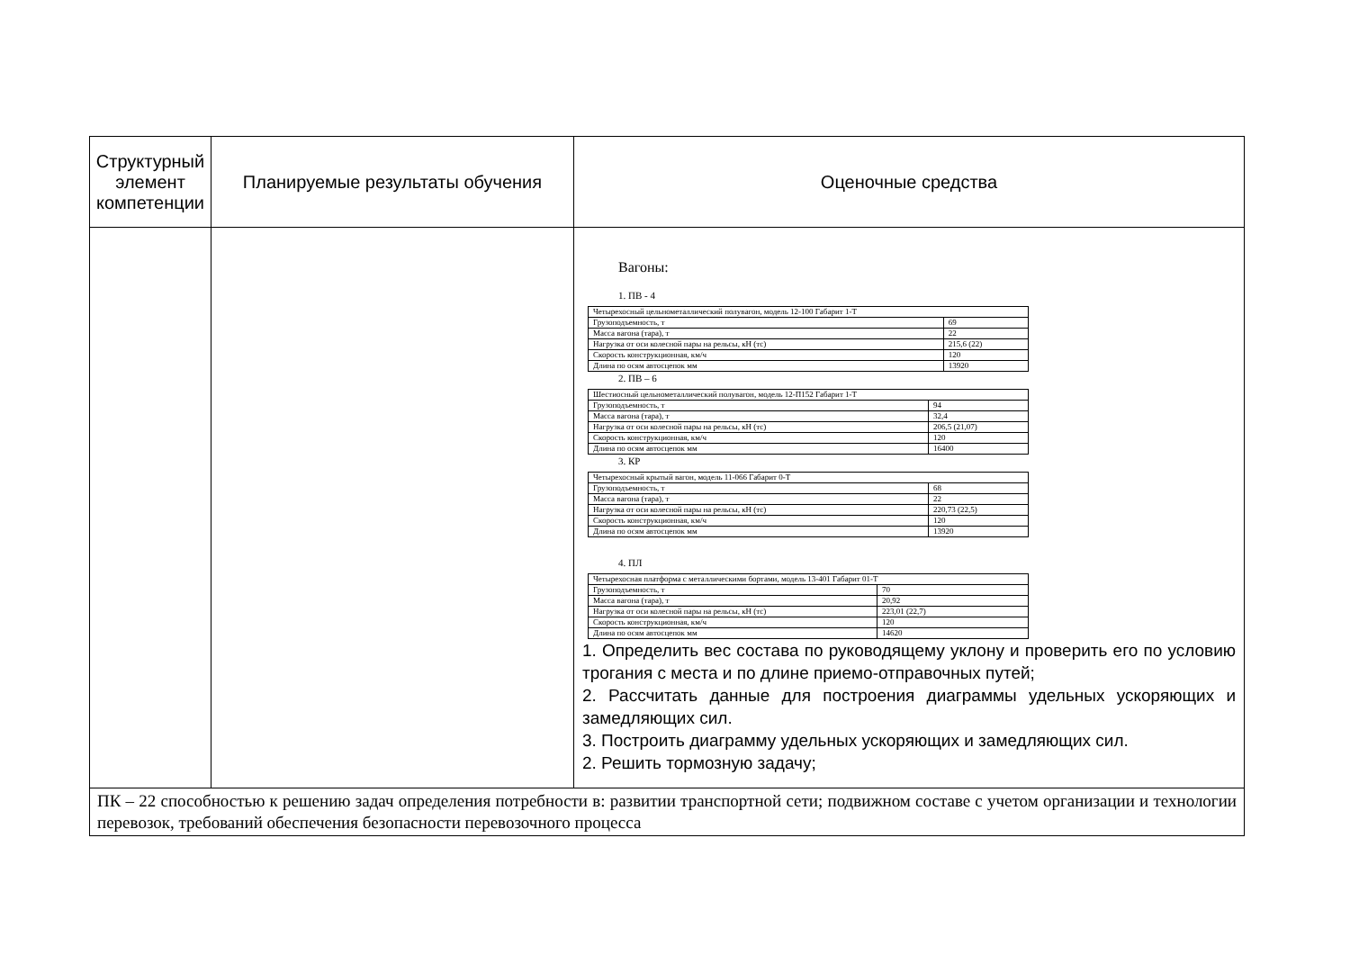| Структурный элемент компетенции | Планируемые результаты обучения | Оценочные средства |
| --- | --- | --- |
| | | Вагоны: 1. ПВ - 4 / Четырехосный цельнометаллический полувагон, модель 12-100 Габарит 1-Т / / / Грузоподъемность, т / 69 / / Масса вагона (тара), т / 22 / / Нагрузка от оси колесной пары на рельсы, кН (тс) / 215,6 (22) / / Скорость конструкционная, км/ч / 120 / / Длина по осям автосцепок мм / 13920 / 2. ПВ – 6 / Шестиосный цельнометаллический полувагон, модель 12-П152 Габарит 1-Т / / / Грузоподъемность, т / 94 / / Масса вагона (тара), т / 32,4 / / Нагрузка от оси колесной пары на рельсы, кН (тс) / 206,5 (21,07) / / Скорость конструкционная, км/ч / 120 / / Длина по осям автосцепок мм / 16400 / 3. КР / Четырехосный крытый вагон, модель 11-066 Габарит 0-Т / / / Грузоподъемность, т / 68 / / Масса вагона (тара), т / 22 / / Нагрузка от оси колесной пары на рельсы, кН (тс) / 220,73 (22,5) / / Скорость конструкционная, км/ч / 120 / / Длина по осям автосцепок мм / 13920 / 4. ПЛ / Четырехосная платформа с металлическими бортами, модель 13-401 Габарит 01-Т / / / Грузоподъемность, т / 70 / / Масса вагона (тара), т / 20,92 / / Нагрузка от оси колесной пары на рельсы, кН (тс) / 223,01 (22,7) / / Скорость конструкционная, км/ч / 120 / / Длина по осям автосцепок мм / 14620 / 1. Определить вес состава по руководящему уклону и проверить его по условию трогания с места и по длине приемо-отправочных путей; 2. Рассчитать данные для построения диаграммы удельных ускоряющих и замедляющих сил. 3. Построить диаграмму удельных ускоряющих и замедляющих сил. 2. Решить тормозную задачу; |
| ПК – 22 способностью к решению задач определения потребности в: развитии транспортной сети; подвижном составе с учетом организации и технологии перевозок, требований обеспечения безопасности перевозочного процесса | | |